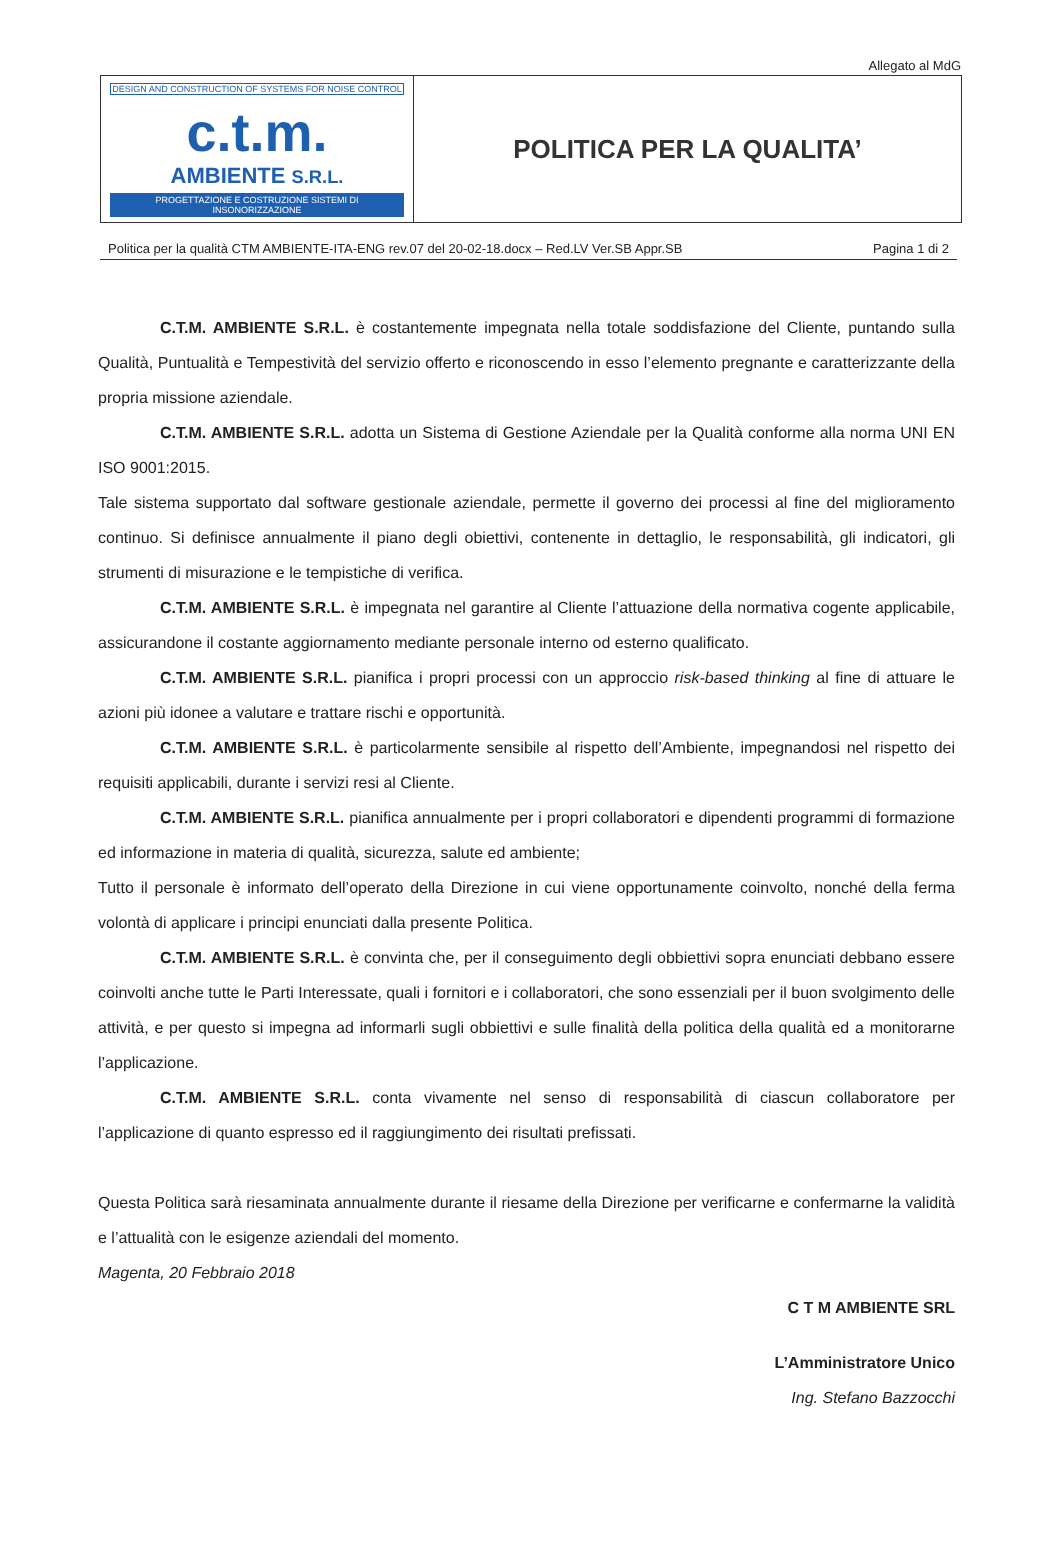Allegato al MdG
| DESIGN AND CONSTRUCTION OF SYSTEMS FOR NOISE CONTROL c.t.m. AMBIENTE S.R.L. PROGETTAZIONE E COSTRUZIONE SISTEMI DI INSONORIZZAZIONE | POLITICA PER LA QUALITA’ |
Politica per la qualità CTM AMBIENTE-ITA-ENG rev.07 del 20-02-18.docx – Red.LV Ver.SB Appr.SB Pagina 1 di 2
C.T.M. AMBIENTE S.R.L. è costantemente impegnata nella totale soddisfazione del Cliente, puntando sulla Qualità, Puntualità e Tempestività del servizio offerto e riconoscendo in esso l’elemento pregnante e caratterizzante della propria missione aziendale.
C.T.M. AMBIENTE S.R.L. adotta un Sistema di Gestione Aziendale per la Qualità conforme alla norma UNI EN ISO 9001:2015.
Tale sistema supportato dal software gestionale aziendale, permette il governo dei processi al fine del miglioramento continuo. Si definisce annualmente il piano degli obiettivi, contenente in dettaglio, le responsabilità, gli indicatori, gli strumenti di misurazione e le tempistiche di verifica.
C.T.M. AMBIENTE S.R.L. è impegnata nel garantire al Cliente l’attuazione della normativa cogente applicabile, assicurandone il costante aggiornamento mediante personale interno od esterno qualificato.
C.T.M. AMBIENTE S.R.L. pianifica i propri processi con un approccio risk-based thinking al fine di attuare le azioni più idonee a valutare e trattare rischi e opportunità.
C.T.M. AMBIENTE S.R.L. è particolarmente sensibile al rispetto dell’Ambiente, impegnandosi nel rispetto dei requisiti applicabili, durante i servizi resi al Cliente.
C.T.M. AMBIENTE S.R.L. pianifica annualmente per i propri collaboratori e dipendenti programmi di formazione ed informazione in materia di qualità, sicurezza, salute ed ambiente;
Tutto il personale è informato dell’operato della Direzione in cui viene opportunamente coinvolto, nonché della ferma volontà di applicare i principi enunciati dalla presente Politica.
C.T.M. AMBIENTE S.R.L. è convinta che, per il conseguimento degli obbiettivi sopra enunciati debbano essere coinvolti anche tutte le Parti Interessate, quali i fornitori e i collaboratori, che sono essenziali per il buon svolgimento delle attività, e per questo si impegna ad informarli sugli obbiettivi e sulle finalità della politica della qualità ed a monitorarne l’applicazione.
C.T.M. AMBIENTE S.R.L. conta vivamente nel senso di responsabilità di ciascun collaboratore per l’applicazione di quanto espresso ed il raggiungimento dei risultati prefissati.
Questa Politica sarà riesaminata annualmente durante il riesame della Direzione per verificarne e confermarne la validità e l’attualità con le esigenze aziendali del momento.
Magenta, 20 Febbraio 2018
C T M AMBIENTE SRL
L’Amministratore Unico
Ing. Stefano Bazzocchi